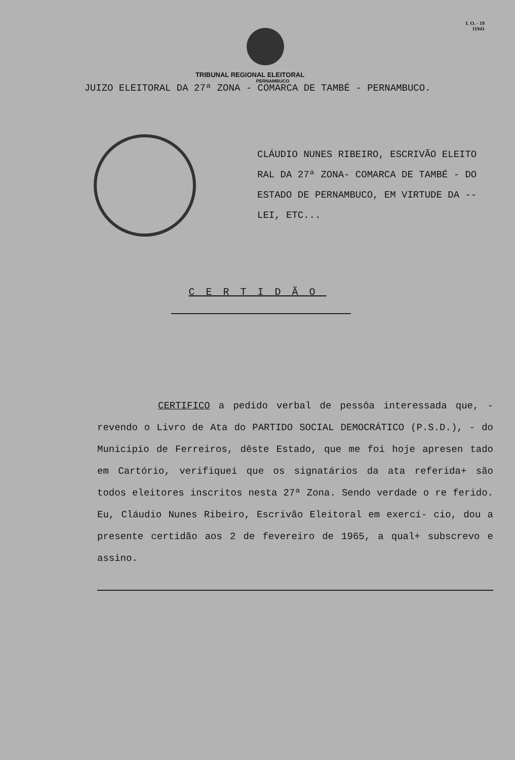I. O. - 19
11941
TRIBUNAL REGIONAL ELEITORAL
PERNAMBUCO
JUIZO ELEITORAL DA 27ª ZONA - COMARCA DE TAMBÉ - PERNAMBUCO.
CLÁUDIO NUNES RIBEIRO, ESCRIVÃO ELEITO RAL DA 27ª ZONA- COMARCA DE TAMBÉ - DO ESTADO DE PERNAMBUCO, EM VIRTUDE DA -- LEI, ETC...
CERTIDÃO
CERTIFICO a pedido verbal de pessôa interessada que, - revendo o Livro de Ata do PARTIDO SOCIAL DEMOCRÁTICO (P.S.D.), - do Municipio de Ferreiros, dêste Estado, que me foi hoje apresen tado em Cartório, verifiquei que os signatários da ata referida+ são todos eleitores inscritos nesta 27ª Zona. Sendo verdade o re ferido. Eu, Cláudio Nunes Ribeiro, Escrivão Eleitoral em exercí- cio, dou a presente certidão aos 2 de fevereiro de 1965, a qual+ subscrevo e assino.